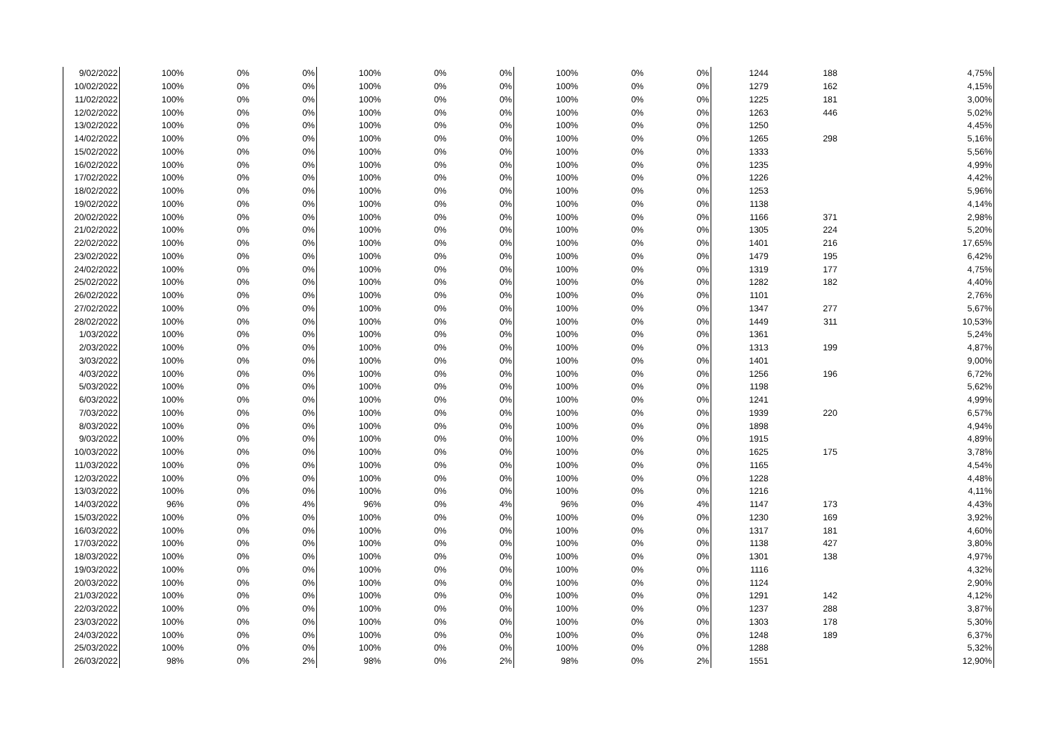| 9/02/2022 | 100% | 0% | 0% | 100% | 0% | 0% | 100% | 0% | 0% | 1244 | 188 | 4,75% |
| 10/02/2022 | 100% | 0% | 0% | 100% | 0% | 0% | 100% | 0% | 0% | 1279 | 162 | 4,15% |
| 11/02/2022 | 100% | 0% | 0% | 100% | 0% | 0% | 100% | 0% | 0% | 1225 | 181 | 3,00% |
| 12/02/2022 | 100% | 0% | 0% | 100% | 0% | 0% | 100% | 0% | 0% | 1263 | 446 | 5,02% |
| 13/02/2022 | 100% | 0% | 0% | 100% | 0% | 0% | 100% | 0% | 0% | 1250 | | 4,45% |
| 14/02/2022 | 100% | 0% | 0% | 100% | 0% | 0% | 100% | 0% | 0% | 1265 | 298 | 5,16% |
| 15/02/2022 | 100% | 0% | 0% | 100% | 0% | 0% | 100% | 0% | 0% | 1333 | | 5,56% |
| 16/02/2022 | 100% | 0% | 0% | 100% | 0% | 0% | 100% | 0% | 0% | 1235 | | 4,99% |
| 17/02/2022 | 100% | 0% | 0% | 100% | 0% | 0% | 100% | 0% | 0% | 1226 | | 4,42% |
| 18/02/2022 | 100% | 0% | 0% | 100% | 0% | 0% | 100% | 0% | 0% | 1253 | | 5,96% |
| 19/02/2022 | 100% | 0% | 0% | 100% | 0% | 0% | 100% | 0% | 0% | 1138 | | 4,14% |
| 20/02/2022 | 100% | 0% | 0% | 100% | 0% | 0% | 100% | 0% | 0% | 1166 | 371 | 2,98% |
| 21/02/2022 | 100% | 0% | 0% | 100% | 0% | 0% | 100% | 0% | 0% | 1305 | 224 | 5,20% |
| 22/02/2022 | 100% | 0% | 0% | 100% | 0% | 0% | 100% | 0% | 0% | 1401 | 216 | 17,65% |
| 23/02/2022 | 100% | 0% | 0% | 100% | 0% | 0% | 100% | 0% | 0% | 1479 | 195 | 6,42% |
| 24/02/2022 | 100% | 0% | 0% | 100% | 0% | 0% | 100% | 0% | 0% | 1319 | 177 | 4,75% |
| 25/02/2022 | 100% | 0% | 0% | 100% | 0% | 0% | 100% | 0% | 0% | 1282 | 182 | 4,40% |
| 26/02/2022 | 100% | 0% | 0% | 100% | 0% | 0% | 100% | 0% | 0% | 1101 | | 2,76% |
| 27/02/2022 | 100% | 0% | 0% | 100% | 0% | 0% | 100% | 0% | 0% | 1347 | 277 | 5,67% |
| 28/02/2022 | 100% | 0% | 0% | 100% | 0% | 0% | 100% | 0% | 0% | 1449 | 311 | 10,53% |
| 1/03/2022 | 100% | 0% | 0% | 100% | 0% | 0% | 100% | 0% | 0% | 1361 | | 5,24% |
| 2/03/2022 | 100% | 0% | 0% | 100% | 0% | 0% | 100% | 0% | 0% | 1313 | 199 | 4,87% |
| 3/03/2022 | 100% | 0% | 0% | 100% | 0% | 0% | 100% | 0% | 0% | 1401 | | 9,00% |
| 4/03/2022 | 100% | 0% | 0% | 100% | 0% | 0% | 100% | 0% | 0% | 1256 | 196 | 6,72% |
| 5/03/2022 | 100% | 0% | 0% | 100% | 0% | 0% | 100% | 0% | 0% | 1198 | | 5,62% |
| 6/03/2022 | 100% | 0% | 0% | 100% | 0% | 0% | 100% | 0% | 0% | 1241 | | 4,99% |
| 7/03/2022 | 100% | 0% | 0% | 100% | 0% | 0% | 100% | 0% | 0% | 1939 | 220 | 6,57% |
| 8/03/2022 | 100% | 0% | 0% | 100% | 0% | 0% | 100% | 0% | 0% | 1898 | | 4,94% |
| 9/03/2022 | 100% | 0% | 0% | 100% | 0% | 0% | 100% | 0% | 0% | 1915 | | 4,89% |
| 10/03/2022 | 100% | 0% | 0% | 100% | 0% | 0% | 100% | 0% | 0% | 1625 | 175 | 3,78% |
| 11/03/2022 | 100% | 0% | 0% | 100% | 0% | 0% | 100% | 0% | 0% | 1165 | | 4,54% |
| 12/03/2022 | 100% | 0% | 0% | 100% | 0% | 0% | 100% | 0% | 0% | 1228 | | 4,48% |
| 13/03/2022 | 100% | 0% | 0% | 100% | 0% | 0% | 100% | 0% | 0% | 1216 | | 4,11% |
| 14/03/2022 | 96% | 0% | 4% | 96% | 0% | 4% | 96% | 0% | 4% | 1147 | 173 | 4,43% |
| 15/03/2022 | 100% | 0% | 0% | 100% | 0% | 0% | 100% | 0% | 0% | 1230 | 169 | 3,92% |
| 16/03/2022 | 100% | 0% | 0% | 100% | 0% | 0% | 100% | 0% | 0% | 1317 | 181 | 4,60% |
| 17/03/2022 | 100% | 0% | 0% | 100% | 0% | 0% | 100% | 0% | 0% | 1138 | 427 | 3,80% |
| 18/03/2022 | 100% | 0% | 0% | 100% | 0% | 0% | 100% | 0% | 0% | 1301 | 138 | 4,97% |
| 19/03/2022 | 100% | 0% | 0% | 100% | 0% | 0% | 100% | 0% | 0% | 1116 | | 4,32% |
| 20/03/2022 | 100% | 0% | 0% | 100% | 0% | 0% | 100% | 0% | 0% | 1124 | | 2,90% |
| 21/03/2022 | 100% | 0% | 0% | 100% | 0% | 0% | 100% | 0% | 0% | 1291 | 142 | 4,12% |
| 22/03/2022 | 100% | 0% | 0% | 100% | 0% | 0% | 100% | 0% | 0% | 1237 | 288 | 3,87% |
| 23/03/2022 | 100% | 0% | 0% | 100% | 0% | 0% | 100% | 0% | 0% | 1303 | 178 | 5,30% |
| 24/03/2022 | 100% | 0% | 0% | 100% | 0% | 0% | 100% | 0% | 0% | 1248 | 189 | 6,37% |
| 25/03/2022 | 100% | 0% | 0% | 100% | 0% | 0% | 100% | 0% | 0% | 1288 | | 5,32% |
| 26/03/2022 | 98% | 0% | 2% | 98% | 0% | 2% | 98% | 0% | 2% | 1551 | | 12,90% |